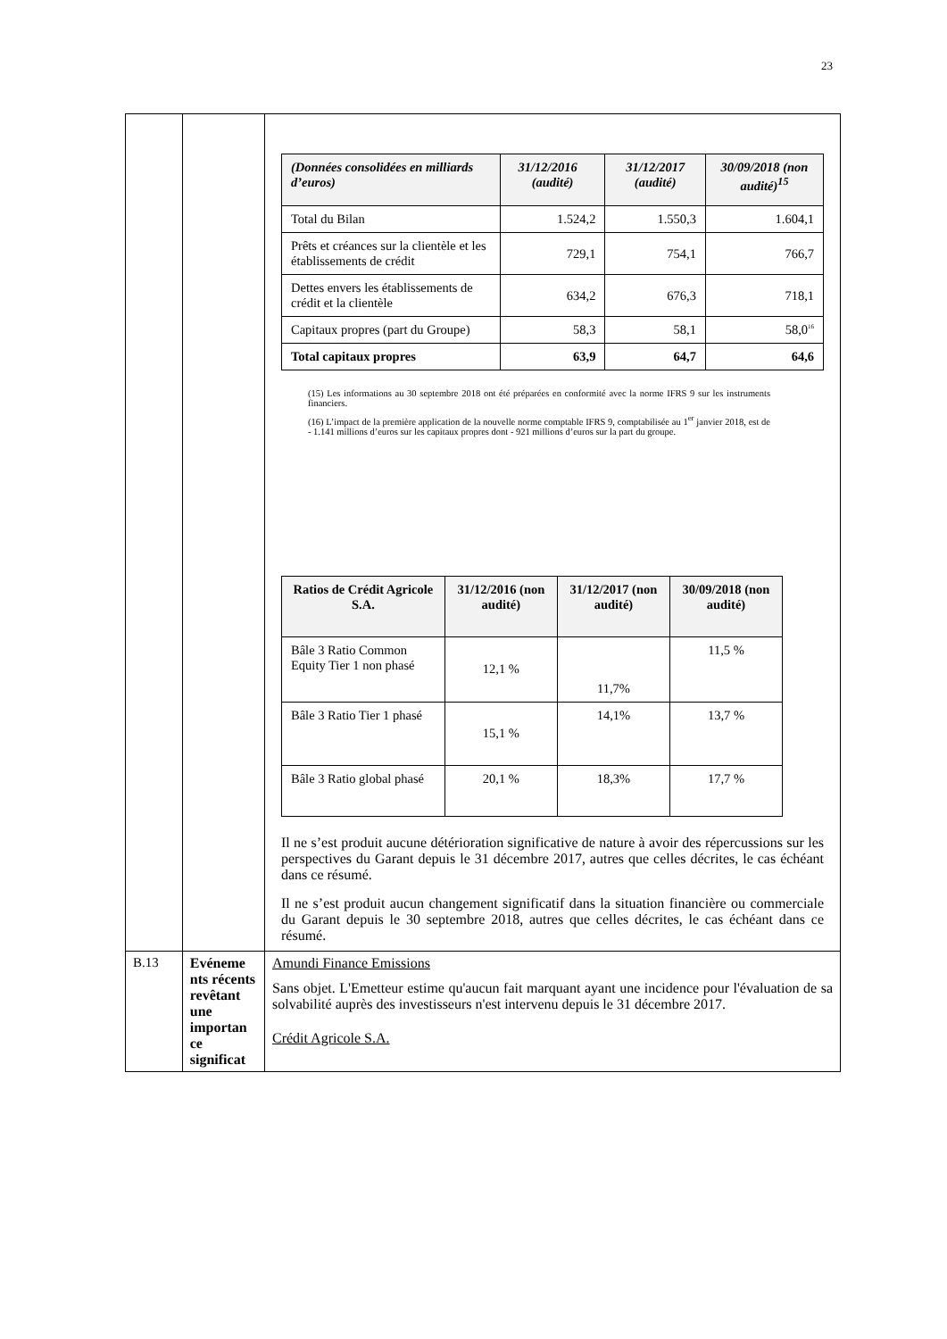23
| | | / (Données consolidées en milliards d’euros) / 31/12/2016 (audité) / 31/12/2017 (audité) / 30/09/2018 (non audité)<sup>15</sup> / / --- / --- / --- / --- / / Total du Bilan / 1.524,2 / 1.550,3 / 1.604,1 / / Prêts et créances sur la clientèle et les établissements de crédit / 729,1 / 754,1 / 766,7 / / Dettes envers les établissements de crédit et la clientèle / 634,2 / 676,3 / 718,1 / / Capitaux propres (part du Groupe) / 58,3 / 58,1 / 58,0<sup>16</sup> / / Total capitaux propres / 63,9 / 64,7 / 64,6 / (15) Les informations au 30 septembre 2018 ont été préparées en conformité avec la norme IFRS 9 sur les instruments financiers. (16) L’impact de la première application de la nouvelle norme comptable IFRS 9, comptabilisée au 1<sup>er</sup> janvier 2018, est de - 1.141 millions d’euros sur les capitaux propres dont - 921 millions d’euros sur la part du groupe. / Ratios de Crédit Agricole S.A. / 31/12/2016 (non audité) / 31/12/2017 (non audité) / 30/09/2018 (non audité) / / --- / --- / --- / --- / / Bâle 3 Ratio Common Equity Tier 1 non phasé / 12,1 % / 11,7% / 11,5 % / / Bâle 3 Ratio Tier 1 phasé / 15,1 % / 14,1% / 13,7 % / / Bâle 3 Ratio global phasé / 20,1 % / 18,3% / 17,7 % / Il ne s’est produit aucune détérioration significative de nature à avoir des répercussions sur les perspectives du Garant depuis le 31 décembre 2017, autres que celles décrites, le cas échéant dans ce résumé. Il ne s’est produit aucun changement significatif dans la situation financière ou commerciale du Garant depuis le 30 septembre 2018, autres que celles décrites, le cas échéant dans ce résumé. |
| B.13 | Evéneme nts récents revêtant une importan ce significat | Amundi Finance Emissions Sans objet. L'Emetteur estime qu'aucun fait marquant ayant une incidence pour l'évaluation de sa solvabilité auprès des investisseurs n'est intervenu depuis le 31 décembre 2017. Crédit Agricole S.A. |